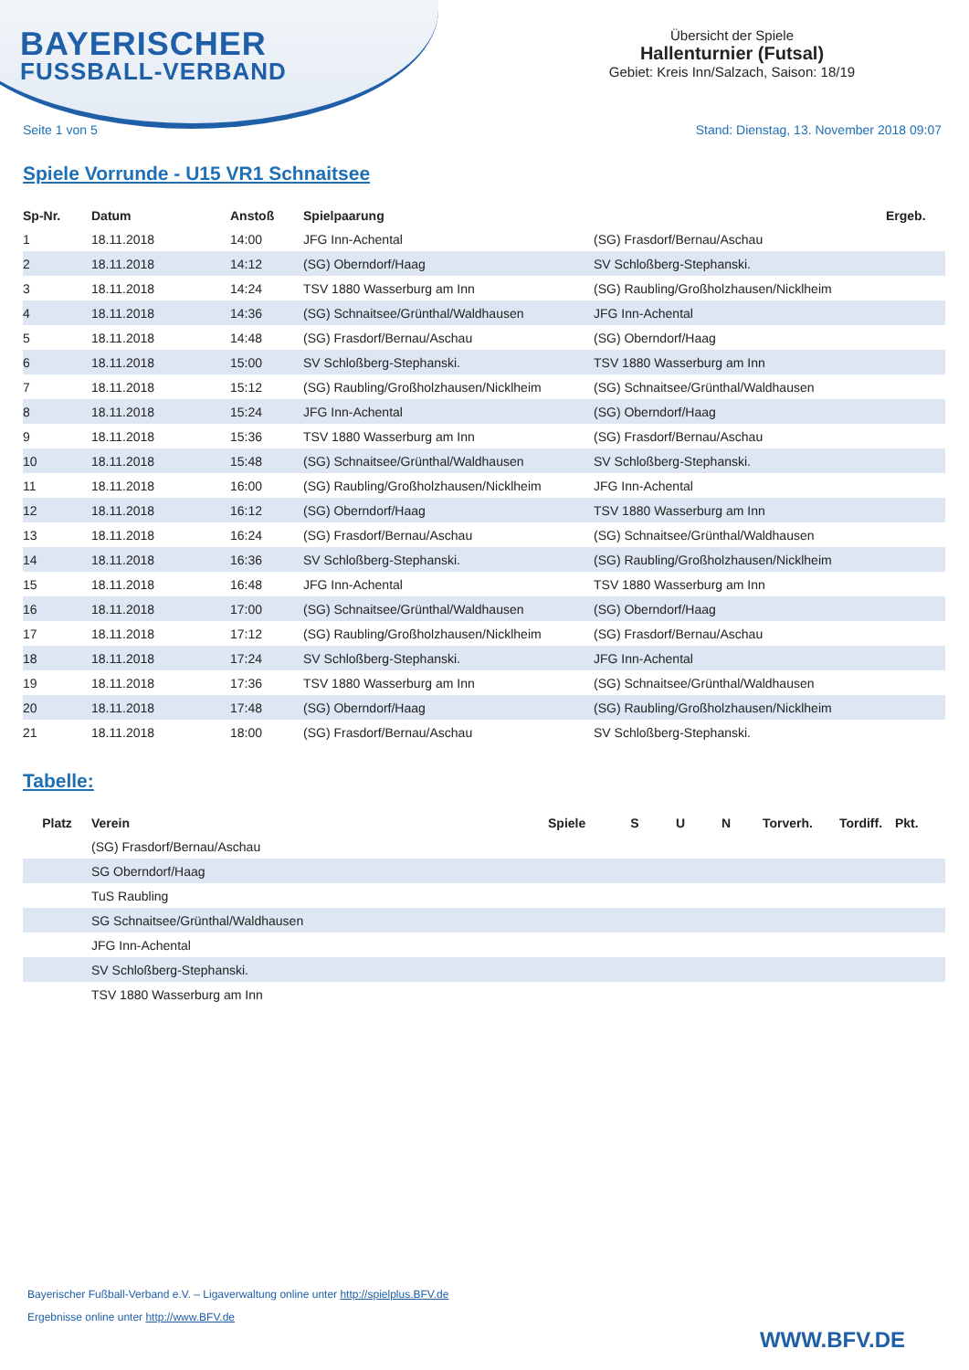BAYERISCHER
FUSSBALL-VERBAND
Übersicht der Spiele
Hallenturnier (Futsal)
Gebiet: Kreis Inn/Salzach, Saison: 18/19
Seite 1 von 5 Stand: Dienstag, 13. November 2018 09:07
Spiele Vorrunde - U15 VR1 Schnaitsee
| Sp-Nr. | Datum | Anstoß | Spielpaarung | | Ergeb. |
| --- | --- | --- | --- | --- | --- |
| 1 | 18.11.2018 | 14:00 | JFG Inn-Achental | (SG) Frasdorf/Bernau/Aschau | |
| 2 | 18.11.2018 | 14:12 | (SG) Oberndorf/Haag | SV Schloßberg-Stephanski. | |
| 3 | 18.11.2018 | 14:24 | TSV 1880 Wasserburg am Inn | (SG) Raubling/Großholzhausen/Nicklheim | |
| 4 | 18.11.2018 | 14:36 | (SG) Schnaitsee/Grünthal/Waldhausen | JFG Inn-Achental | |
| 5 | 18.11.2018 | 14:48 | (SG) Frasdorf/Bernau/Aschau | (SG) Oberndorf/Haag | |
| 6 | 18.11.2018 | 15:00 | SV Schloßberg-Stephanski. | TSV 1880 Wasserburg am Inn | |
| 7 | 18.11.2018 | 15:12 | (SG) Raubling/Großholzhausen/Nicklheim | (SG) Schnaitsee/Grünthal/Waldhausen | |
| 8 | 18.11.2018 | 15:24 | JFG Inn-Achental | (SG) Oberndorf/Haag | |
| 9 | 18.11.2018 | 15:36 | TSV 1880 Wasserburg am Inn | (SG) Frasdorf/Bernau/Aschau | |
| 10 | 18.11.2018 | 15:48 | (SG) Schnaitsee/Grünthal/Waldhausen | SV Schloßberg-Stephanski. | |
| 11 | 18.11.2018 | 16:00 | (SG) Raubling/Großholzhausen/Nicklheim | JFG Inn-Achental | |
| 12 | 18.11.2018 | 16:12 | (SG) Oberndorf/Haag | TSV 1880 Wasserburg am Inn | |
| 13 | 18.11.2018 | 16:24 | (SG) Frasdorf/Bernau/Aschau | (SG) Schnaitsee/Grünthal/Waldhausen | |
| 14 | 18.11.2018 | 16:36 | SV Schloßberg-Stephanski. | (SG) Raubling/Großholzhausen/Nicklheim | |
| 15 | 18.11.2018 | 16:48 | JFG Inn-Achental | TSV 1880 Wasserburg am Inn | |
| 16 | 18.11.2018 | 17:00 | (SG) Schnaitsee/Grünthal/Waldhausen | (SG) Oberndorf/Haag | |
| 17 | 18.11.2018 | 17:12 | (SG) Raubling/Großholzhausen/Nicklheim | (SG) Frasdorf/Bernau/Aschau | |
| 18 | 18.11.2018 | 17:24 | SV Schloßberg-Stephanski. | JFG Inn-Achental | |
| 19 | 18.11.2018 | 17:36 | TSV 1880 Wasserburg am Inn | (SG) Schnaitsee/Grünthal/Waldhausen | |
| 20 | 18.11.2018 | 17:48 | (SG) Oberndorf/Haag | (SG) Raubling/Großholzhausen/Nicklheim | |
| 21 | 18.11.2018 | 18:00 | (SG) Frasdorf/Bernau/Aschau | SV Schloßberg-Stephanski. | |
Tabelle:
| Platz | Verein | Spiele | S | U | N | Torverh. | Tordiff. | Pkt. |
| --- | --- | --- | --- | --- | --- | --- | --- | --- |
| | (SG) Frasdorf/Bernau/Aschau | | | | | | | |
| | SG Oberndorf/Haag | | | | | | | |
| | TuS Raubling | | | | | | | |
| | SG Schnaitsee/Grünthal/Waldhausen | | | | | | | |
| | JFG Inn-Achental | | | | | | | |
| | SV Schloßberg-Stephanski. | | | | | | | |
| | TSV 1880 Wasserburg am Inn | | | | | | | |
Bayerischer Fußball-Verband e.V. – Ligaverwaltung online unter http://spielplus.BFV.de
Ergebnisse online unter http://www.BFV.de
WWW.BFV.DE